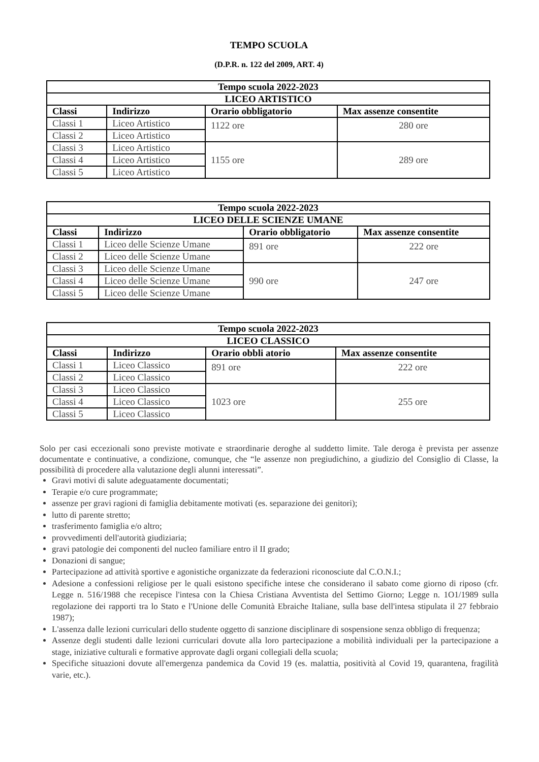TEMPO SCUOLA
(D.P.R. n. 122 del 2009, ART. 4)
| Tempo scuola 2022-2023 | | | |
| --- | --- | --- | --- |
| LICEO ARTISTICO | | | |
| Classi | Indirizzo | Orario obbligatorio | Max assenze consentite |
| Classi 1 | Liceo Artistico | 1122 ore | 280 ore |
| Classi 2 | Liceo Artistico | | |
| Classi 3 | Liceo Artistico | 1155 ore | 289 ore |
| Classi 4 | Liceo Artistico | | |
| Classi 5 | Liceo Artistico | | |
| Tempo scuola 2022-2023 | | | |
| --- | --- | --- | --- |
| LICEO DELLE SCIENZE UMANE | | | |
| Classi | Indirizzo | Orario obbligatorio | Max assenze consentite |
| Classi 1 | Liceo delle Scienze Umane | 891 ore | 222 ore |
| Classi 2 | Liceo delle Scienze Umane | | |
| Classi 3 | Liceo delle Scienze Umane | 990 ore | 247 ore |
| Classi 4 | Liceo delle Scienze Umane | | |
| Classi 5 | Liceo delle Scienze Umane | | |
| Tempo scuola 2022-2023 | | | |
| --- | --- | --- | --- |
| LICEO CLASSICO | | | |
| Classi | Indirizzo | Orario obbli atorio | Max assenze consentite |
| Classi 1 | Liceo Classico | 891 ore | 222 ore |
| Classi 2 | Liceo Classico | | |
| Classi 3 | Liceo Classico | 1023 ore | 255 ore |
| Classi 4 | Liceo Classico | | |
| Classi 5 | Liceo Classico | | |
Solo per casi eccezionali sono previste motivate e straordinarie deroghe al suddetto limite. Tale deroga è prevista per assenze documentate e continuative, a condizione, comunque, che “le assenze non pregiudichino, a giudizio del Consiglio di Classe, la possibilità di procedere alla valutazione degli alunni interessati”.
Gravi motivi di salute adeguatamente documentati;
Terapie e/o cure programmate;
assenze per gravi ragioni di famiglia debitamente motivati (es. separazione dei genitori);
lutto di parente stretto;
trasferimento famiglia e/o altro;
provvedimenti dell'autorità giudiziaria;
gravi patologie dei componenti del nucleo familiare entro il II grado;
Donazioni di sangue;
Partecipazione ad attività sportive e agonistiche organizzate da federazioni riconosciute dal C.O.N.I.;
Adesione a confessioni religiose per le quali esistono specifiche intese che considerano il sabato come giorno di riposo (cfr. Legge n. 516/1988 che recepisce l'intesa con la Chiesa Cristiana Avventista del Settimo Giorno; Legge n. 1O1/1989 sulla regolazione dei rapporti tra lo Stato e l'Unione delle Comunità Ebraiche Italiane, sulla base dell'intesa stipulata il 27 febbraio 1987);
L'assenza dalle lezioni curriculari dello studente oggetto di sanzione disciplinare di sospensione senza obbligo di frequenza;
Assenze degli studenti dalle lezioni curriculari dovute alla loro partecipazione a mobilità individuali per la partecipazione a stage, iniziative culturali e formative approvate dagli organi collegiali della scuola;
Specifiche situazioni dovute all'emergenza pandemica da Covid 19 (es. malattia, positività al Covid 19, quarantena, fragilità varie, etc.).